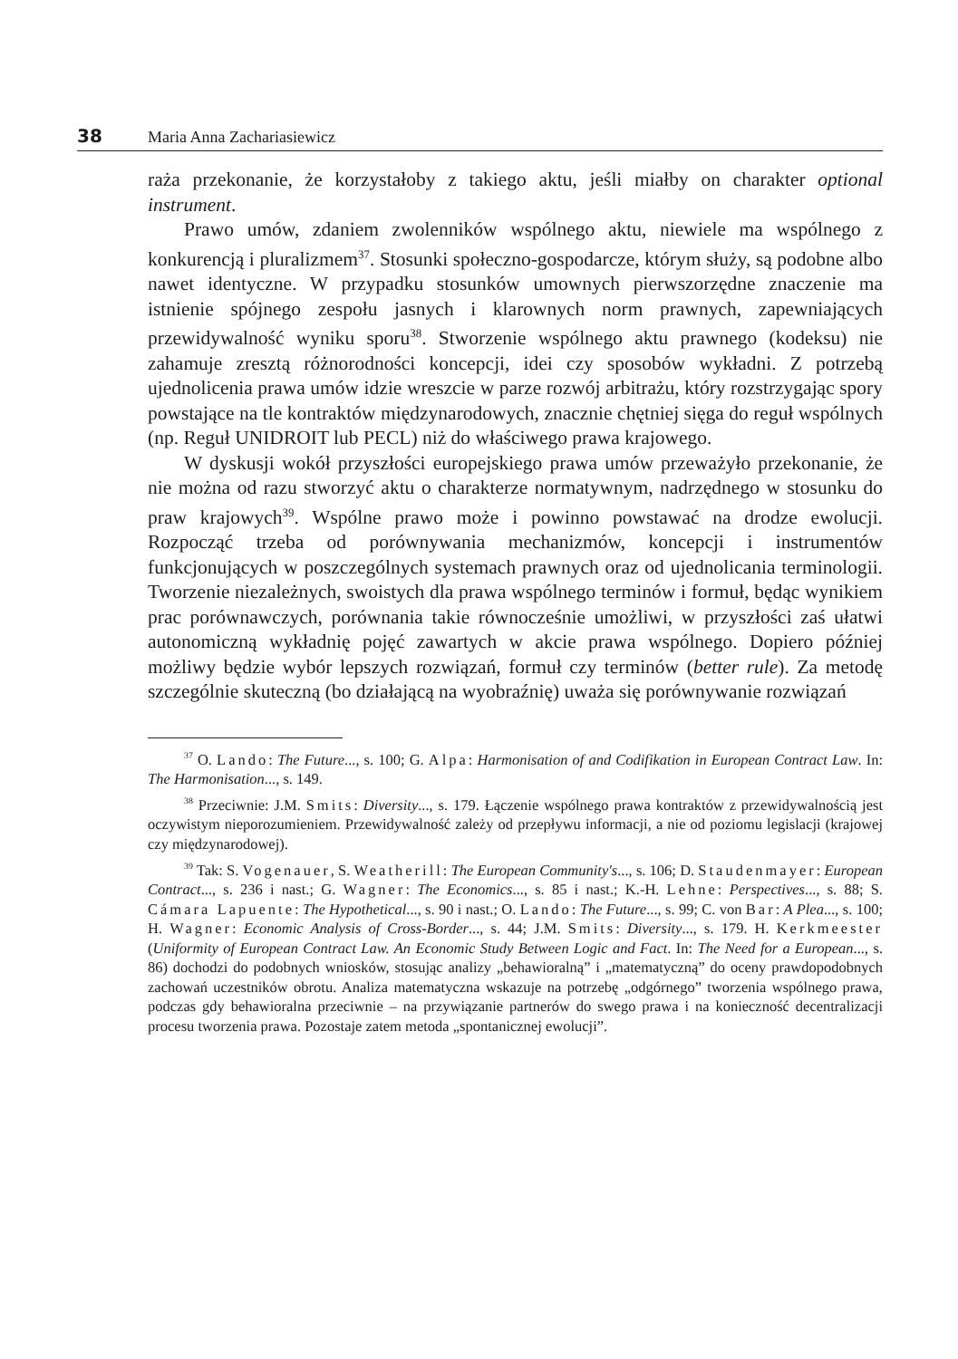38 Maria Anna Zachariasiewicz
raża przekonanie, że korzystałoby z takiego aktu, jeśli miałby on charakter optional instrument.
Prawo umów, zdaniem zwolenników wspólnego aktu, niewiele ma wspólnego z konkurencją i pluralizmem<sup>37</sup>. Stosunki społeczno-gospodarcze, którym służy, są podobne albo nawet identyczne. W przypadku stosunków umownych pierwszorzędne znaczenie ma istnienie spójnego zespołu jasnych i klarownych norm prawnych, zapewniających przewidywalność wyniku sporu<sup>38</sup>. Stworzenie wspólnego aktu prawnego (kodeksu) nie zahamuje zresztą różnorodności koncepcji, idei czy sposobów wykładni. Z potrzebą ujednolicenia prawa umów idzie wreszcie w parze rozwój arbitrażu, który rozstrzygając spory powstające na tle kontraktów międzynarodowych, znacznie chętniej sięga do reguł wspólnych (np. Reguł UNIDROIT lub PECL) niż do właściwego prawa krajowego.
W dyskusji wokół przyszłości europejskiego prawa umów przeważyło przekonanie, że nie można od razu stworzyć aktu o charakterze normatywnym, nadrzędnego w stosunku do praw krajowych<sup>39</sup>. Wspólne prawo może i powinno powstawać na drodze ewolucji. Rozpocząć trzeba od porównywania mechanizmów, koncepcji i instrumentów funkcjonujących w poszczególnych systemach prawnych oraz od ujednolicania terminologii. Tworzenie niezależnych, swoistych dla prawa wspólnego terminów i formuł, będąc wynikiem prac porównawczych, porównania takie równocześnie umożliwi, w przyszłości zaś ułatwi autonomiczną wykładnię pojęć zawartych w akcie prawa wspólnego. Dopiero później możliwy będzie wybór lepszych rozwiązań, formuł czy terminów (better rule). Za metodę szczególnie skuteczną (bo działającą na wyobraźnię) uważa się porównywanie rozwiązań
<sup>37</sup> O. Lando: The Future..., s. 100; G. Alpa: Harmonisation of and Codifikation in European Contract Law. In: The Harmonisation..., s. 149.
<sup>38</sup> Przeciwnie: J.M. Smits: Diversity..., s. 179. Łączenie wspólnego prawa kontraktów z przewidywalnością jest oczywistym nieporozumieniem. Przewidywalność zależy od przepływu informacji, a nie od poziomu legislacji (krajowej czy międzynarodowej).
<sup>39</sup> Tak: S. Vogenauer, S. Weatherill: The European Community's..., s. 106; D. Staudenmayer: European Contract..., s. 236 i nast.; G. Wagner: The Economics..., s. 85 i nast.; K.-H. Lehne: Perspectives..., s. 88; S. Cámara Lapuente: The Hypothetical..., s. 90 i nast.; O. Lando: The Future..., s. 99; C. von Bar: A Plea..., s. 100; H. Wagner: Economic Analysis of Cross-Border..., s. 44; J.M. Smits: Diversity..., s. 179. H. Kerkmeester (Uniformity of European Contract Law. An Economic Study Between Logic and Fact. In: The Need for a European..., s. 86) dochodzi do podobnych wniosków, stosując analizy „behawioralną” i „matematyczną” do oceny prawdopodobnych zachowań uczestników obrotu. Analiza matematyczna wskazuje na potrzebę „odgórnego” tworzenia wspólnego prawa, podczas gdy behawioralna przeciwnie – na przywiązanie partnerów do swego prawa i na konieczność decentralizacji procesu tworzenia prawa. Pozostaje zatem metoda „spontanicznej ewolucji”.